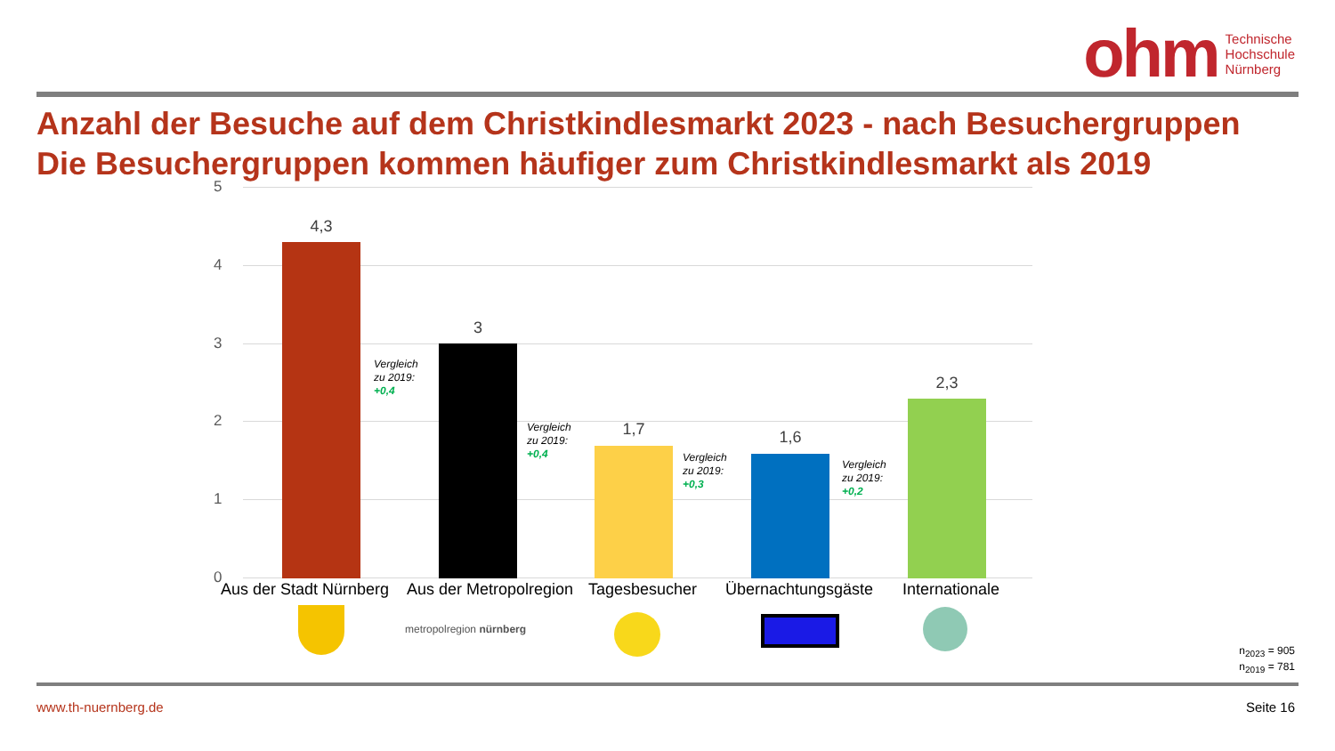ohm Technische
Hochschule
Nürnberg
Anzahl der Besuche auf dem Christkindlesmarkt 2023 - nach Besuchergruppen
Die Besuchergruppen kommen häufiger zum Christkindlesmarkt als 2019
5
4
3
2
1
0
4,3
Vergleich
zu 2019:
+0,4
3
Vergleich
zu 2019:
+0,4
1,7
Vergleich
zu 2019:
+0,3
1,6
Vergleich
zu 2019:
+0,2
2,3
Aus der Stadt Nürnberg Aus der Metropolregion Tagesbesucher Übernachtungsgäste Internationale
metropolregion nürnberg
n<sub>2023</sub> = 905
n<sub>2019</sub> = 781
www.th-nuernberg.de Seite 16